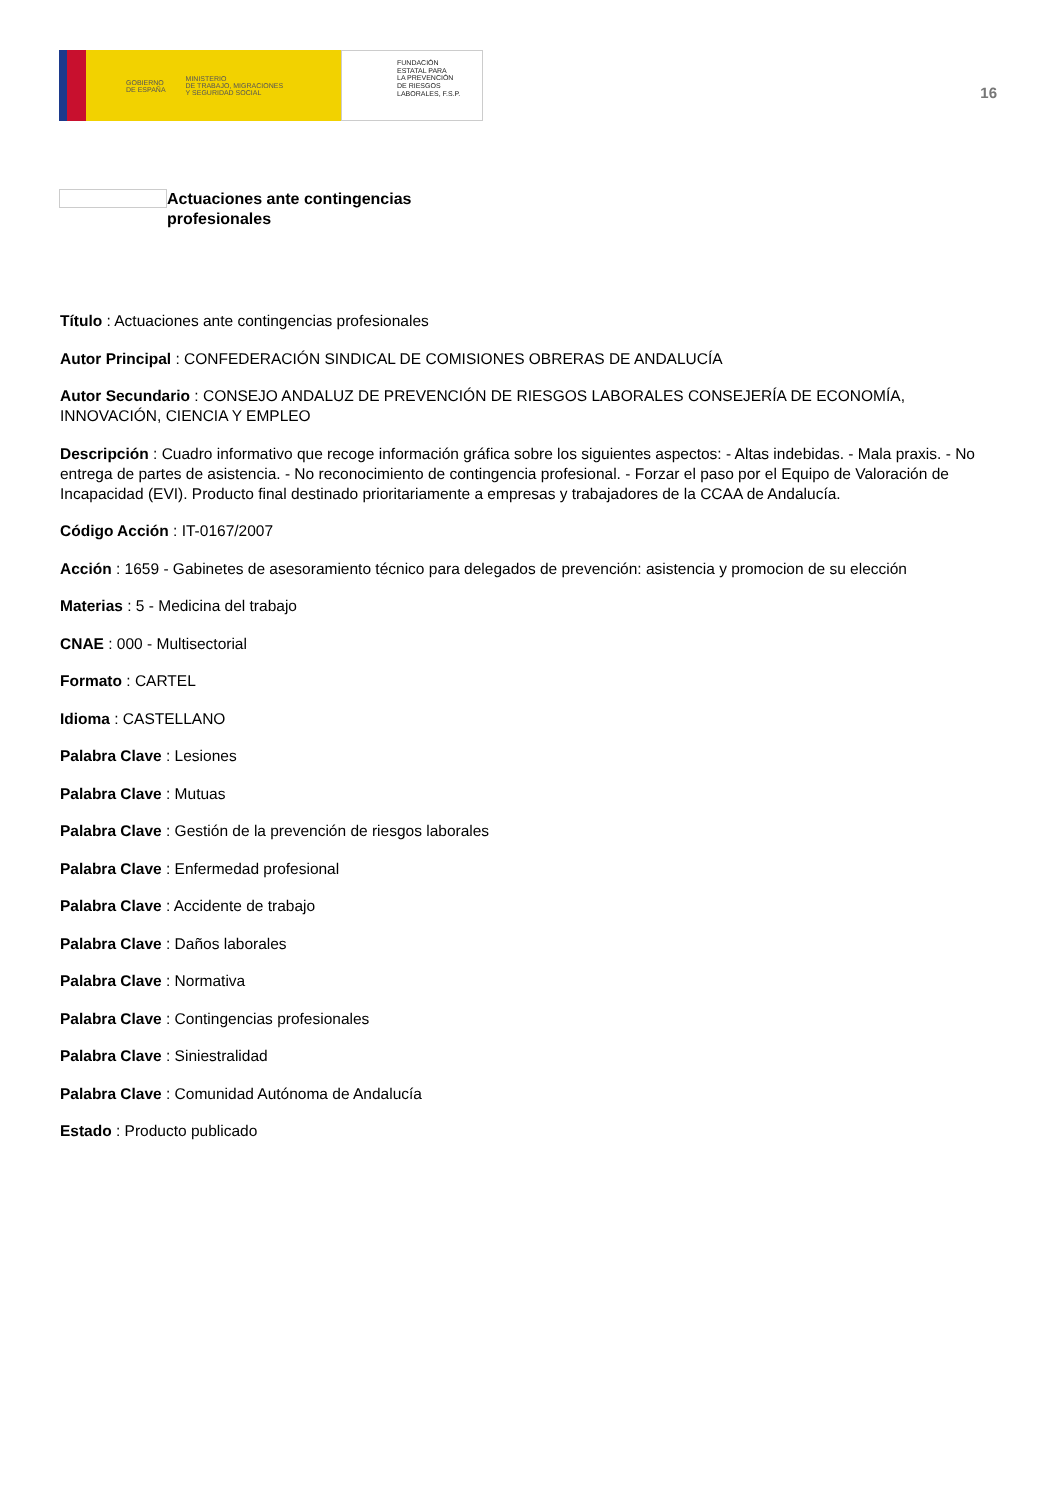GOBIERNO
DE ESPAÑA MINISTERIO
DE TRABAJO, MIGRACIONES
Y SEGURIDAD SOCIAL
FUNDACIÓN
ESTATAL PARA
LA PREVENCIÓN
DE RIESGOS
LABORALES, F.S.P.
16
Actuaciones ante contingencias profesionales
Título : Actuaciones ante contingencias profesionales
Autor Principal : CONFEDERACIÓN SINDICAL DE COMISIONES OBRERAS DE ANDALUCÍA
Autor Secundario : CONSEJO ANDALUZ DE PREVENCIÓN DE RIESGOS LABORALES CONSEJERÍA DE ECONOMÍA, INNOVACIÓN, CIENCIA Y EMPLEO
Descripción : Cuadro informativo que recoge información gráfica sobre los siguientes aspectos: - Altas indebidas. - Mala praxis. - No entrega de partes de asistencia. - No reconocimiento de contingencia profesional. - Forzar el paso por el Equipo de Valoración de Incapacidad (EVI). Producto final destinado prioritariamente a empresas y trabajadores de la CCAA de Andalucía.
Código Acción : IT-0167/2007
Acción : 1659 - Gabinetes de asesoramiento técnico para delegados de prevención: asistencia y promocion de su elección
Materias : 5 - Medicina del trabajo
CNAE : 000 - Multisectorial
Formato : CARTEL
Idioma : CASTELLANO
Palabra Clave : Lesiones
Palabra Clave : Mutuas
Palabra Clave : Gestión de la prevención de riesgos laborales
Palabra Clave : Enfermedad profesional
Palabra Clave : Accidente de trabajo
Palabra Clave : Daños laborales
Palabra Clave : Normativa
Palabra Clave : Contingencias profesionales
Palabra Clave : Siniestralidad
Palabra Clave : Comunidad Autónoma de Andalucía
Estado : Producto publicado